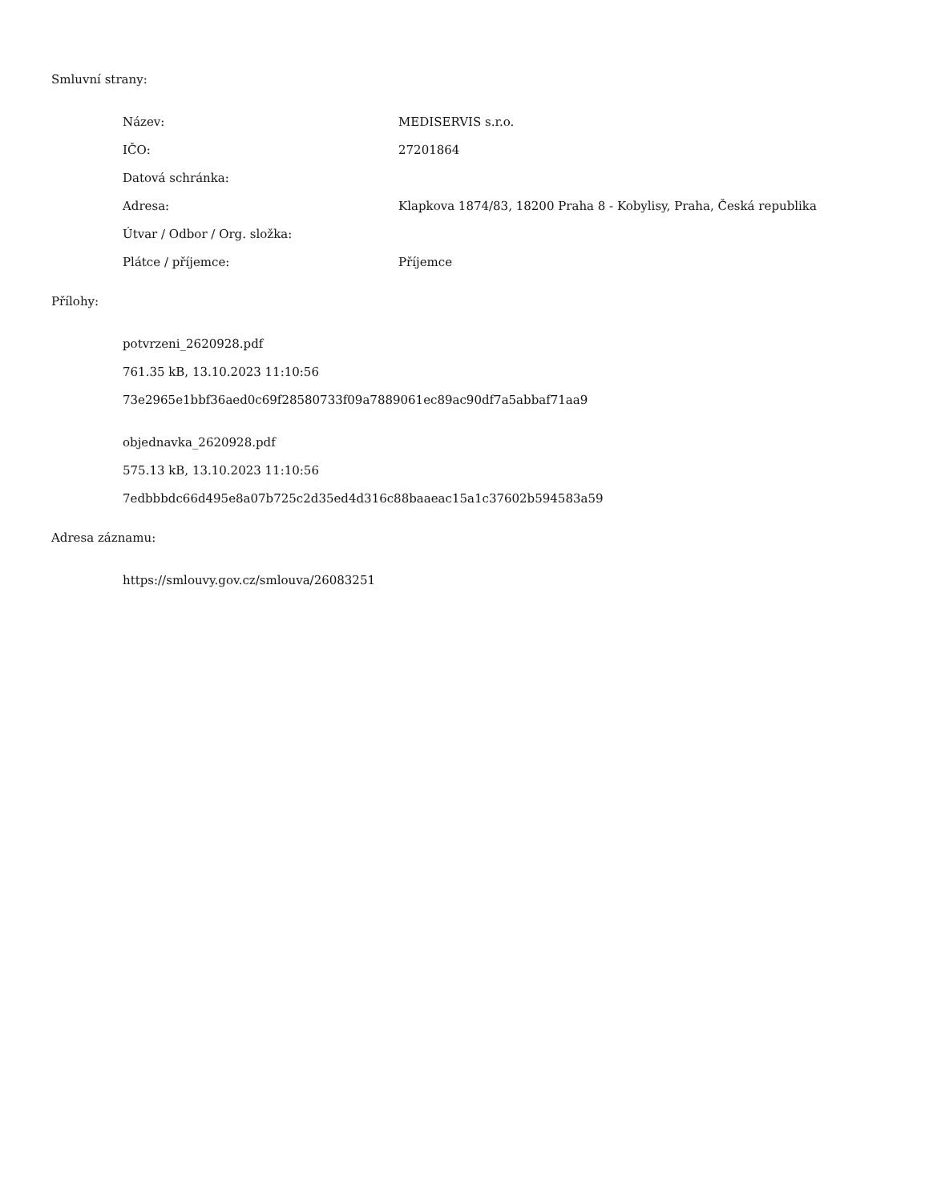Smluvní strany:
Název: MEDISERVIS s.r.o.
IČO: 27201864
Datová schránka:
Adresa: Klapkova 1874/83, 18200 Praha 8 - Kobylisy, Praha, Česká republika
Útvar / Odbor / Org. složka:
Plátce / příjemce: Příjemce
Přílohy:
potvrzeni_2620928.pdf
761.35 kB, 13.10.2023 11:10:56
73e2965e1bbf36aed0c69f28580733f09a7889061ec89ac90df7a5abbaf71aa9
objednavka_2620928.pdf
575.13 kB, 13.10.2023 11:10:56
7edbbbdc66d495e8a07b725c2d35ed4d316c88baaeac15a1c37602b594583a59
Adresa záznamu:
https://smlouvy.gov.cz/smlouva/26083251